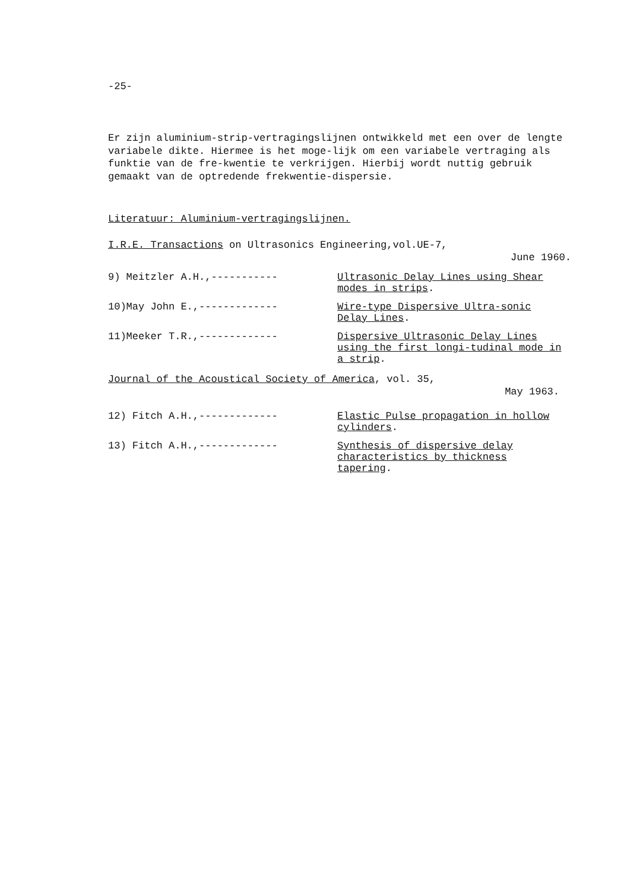-25-
Er zijn aluminium-strip-vertragingslijnen ontwikkeld met een over de lengte variabele dikte. Hiermee is het moge-lijk om een variabele vertraging als funktie van de fre-kwentie te verkrijgen. Hierbij wordt nuttig gebruik gemaakt van de optredende frekwentie-dispersie.
Literatuur: Aluminium-vertragingslijnen.
I.R.E. Transactions on Ultrasonics Engineering,vol.UE-7,
June 1960.
9) Meitzler A.H.,----------- Ultrasonic Delay Lines using Shear modes in strips.
10)May John E.,------------- Wire-type Dispersive Ultra-sonic Delay Lines.
11)Meeker T.R.,------------- Dispersive Ultrasonic Delay Lines using the first longi-tudinal mode in a strip.
Journal of the Acoustical Society of America, vol. 35,
May 1963.
12) Fitch A.H.,------------- Elastic Pulse propagation in hollow cylinders.
13) Fitch A.H.,------------- Synthesis of dispersive delay characteristics by thickness tapering.